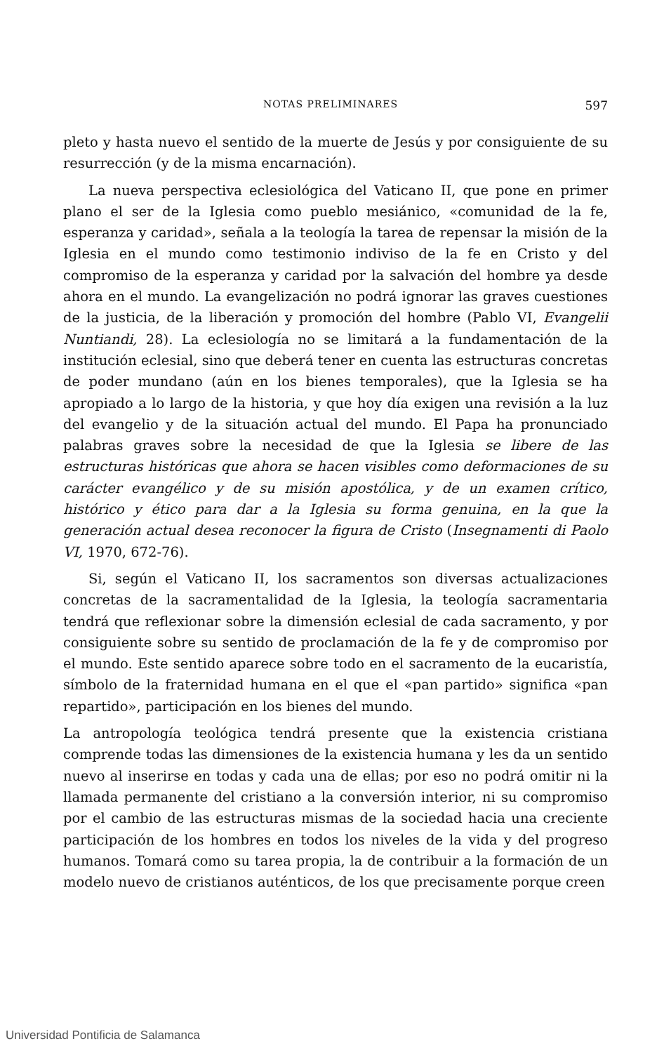NOTAS PRELIMINARES 597
pleto y hasta nuevo el sentido de la muerte de Jesús y por consiguiente de su resurrección (y de la misma encarnación).
La nueva perspectiva eclesiológica del Vaticano II, que pone en primer plano el ser de la Iglesia como pueblo mesiánico, «comunidad de la fe, esperanza y caridad», señala a la teología la tarea de repensar la misión de la Iglesia en el mundo como testimonio indiviso de la fe en Cristo y del compromiso de la esperanza y caridad por la salvación del hombre ya desde ahora en el mundo. La evangelización no podrá ignorar las graves cuestiones de la justicia, de la liberación y promoción del hombre (Pablo VI, Evangelii Nuntiandi, 28). La eclesiología no se limitará a la fundamentación de la institución eclesial, sino que deberá tener en cuenta las estructuras concretas de poder mundano (aún en los bienes temporales), que la Iglesia se ha apropiado a lo largo de la historia, y que hoy día exigen una revisión a la luz del evangelio y de la situación actual del mundo. El Papa ha pronunciado palabras graves sobre la necesidad de que la Iglesia se libere de las estructuras históricas que ahora se hacen visibles como deformaciones de su carácter evangélico y de su misión apostólica, y de un examen crítico, histórico y ético para dar a la Iglesia su forma genuina, en la que la generación actual desea reconocer la figura de Cristo (Insegnamenti di Paolo VI, 1970, 672-76).
Si, según el Vaticano II, los sacramentos son diversas actualizaciones concretas de la sacramentalidad de la Iglesia, la teología sacramentaria tendrá que reflexionar sobre la dimensión eclesial de cada sacramento, y por consiguiente sobre su sentido de proclamación de la fe y de compromiso por el mundo. Este sentido aparece sobre todo en el sacramento de la eucaristía, símbolo de la fraternidad humana en el que el «pan partido» significa «pan repartido», participación en los bienes del mundo.
La antropología teológica tendrá presente que la existencia cristiana comprende todas las dimensiones de la existencia humana y les da un sentido nuevo al inserirse en todas y cada una de ellas; por eso no podrá omitir ni la llamada permanente del cristiano a la conversión interior, ni su compromiso por el cambio de las estructuras mismas de la sociedad hacia una creciente participación de los hombres en todos los niveles de la vida y del progreso humanos. Tomará como su tarea propia, la de contribuir a la formación de un modelo nuevo de cristianos auténticos, de los que precisamente porque creen
Universidad Pontificia de Salamanca